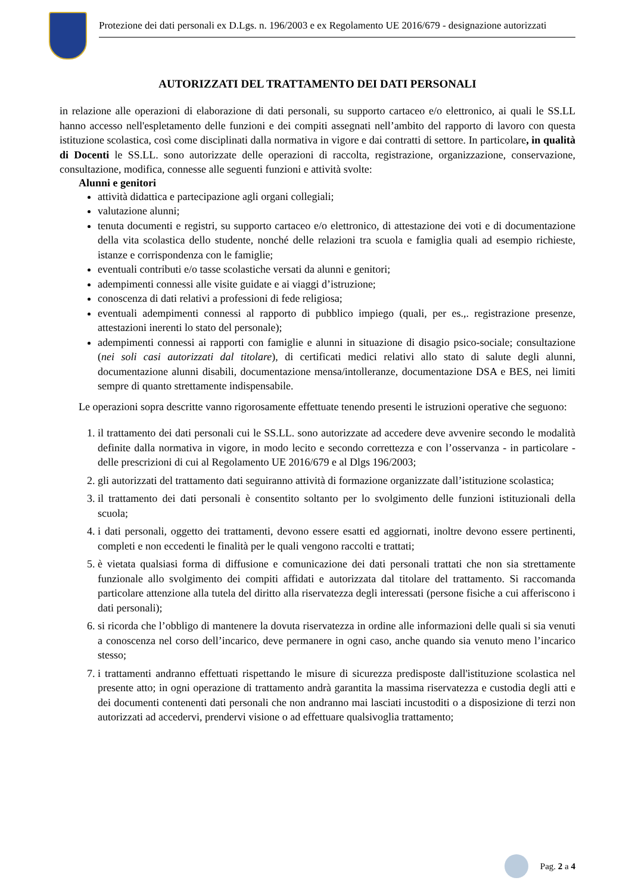Protezione dei dati personali ex D.Lgs. n. 196/2003 e ex Regolamento UE 2016/679 - designazione autorizzati
AUTORIZZATI DEL TRATTAMENTO DEI DATI PERSONALI
in relazione alle operazioni di elaborazione di dati personali, su supporto cartaceo e/o elettronico, ai quali le SS.LL hanno accesso nell'espletamento delle funzioni e dei compiti assegnati nell’ambito del rapporto di lavoro con questa istituzione scolastica, così come disciplinati dalla normativa in vigore e dai contratti di settore. In particolare, in qualità di Docenti le SS.LL. sono autorizzate delle operazioni di raccolta, registrazione, organizzazione, conservazione, consultazione, modifica, connesse alle seguenti funzioni e attività svolte:
Alunni e genitori
attività didattica e partecipazione agli organi collegiali;
valutazione alunni;
tenuta documenti e registri, su supporto cartaceo e/o elettronico, di attestazione dei voti e di documentazione della vita scolastica dello studente, nonché delle relazioni tra scuola e famiglia quali ad esempio richieste, istanze e corrispondenza con le famiglie;
eventuali contributi e/o tasse scolastiche versati da alunni e genitori;
adempimenti connessi alle visite guidate e ai viaggi d’istruzione;
conoscenza di dati relativi a professioni di fede religiosa;
eventuali adempimenti connessi al rapporto di pubblico impiego (quali, per es.,. registrazione presenze, attestazioni inerenti lo stato del personale);
adempimenti connessi ai rapporti con famiglie e alunni in situazione di disagio psico-sociale; consultazione (nei soli casi autorizzati dal titolare), di certificati medici relativi allo stato di salute degli alunni, documentazione alunni disabili, documentazione mensa/intolleranze, documentazione DSA e BES, nei limiti sempre di quanto strettamente indispensabile.
Le operazioni sopra descritte vanno rigorosamente effettuate tenendo presenti le istruzioni operative che seguono:
1. il trattamento dei dati personali cui le SS.LL. sono autorizzate ad accedere deve avvenire secondo le modalità definite dalla normativa in vigore, in modo lecito e secondo correttezza e con l’osservanza - in particolare - delle prescrizioni di cui al Regolamento UE 2016/679 e al Dlgs 196/2003;
2. gli autorizzati del trattamento dati seguiranno attività di formazione organizzate dall’istituzione scolastica;
3. il trattamento dei dati personali è consentito soltanto per lo svolgimento delle funzioni istituzionali della scuola;
4. i dati personali, oggetto dei trattamenti, devono essere esatti ed aggiornati, inoltre devono essere pertinenti, completi e non eccedenti le finalità per le quali vengono raccolti e trattati;
5. è vietata qualsiasi forma di diffusione e comunicazione dei dati personali trattati che non sia strettamente funzionale allo svolgimento dei compiti affidati e autorizzata dal titolare del trattamento. Si raccomanda particolare attenzione alla tutela del diritto alla riservatezza degli interessati (persone fisiche a cui afferiscono i dati personali);
6. si ricorda che l’obbligo di mantenere la dovuta riservatezza in ordine alle informazioni delle quali si sia venuti a conoscenza nel corso dell’incarico, deve permanere in ogni caso, anche quando sia venuto meno l’incarico stesso;
7. i trattamenti andranno effettuati rispettando le misure di sicurezza predisposte dall'istituzione scolastica nel presente atto; in ogni operazione di trattamento andrà garantita la massima riservatezza e custodia degli atti e dei documenti contenenti dati personali che non andranno mai lasciati incustoditi o a disposizione di terzi non autorizzati ad accedervi, prendervi visione o ad effettuare qualsivoglia trattamento;
Pag. 2 a 4